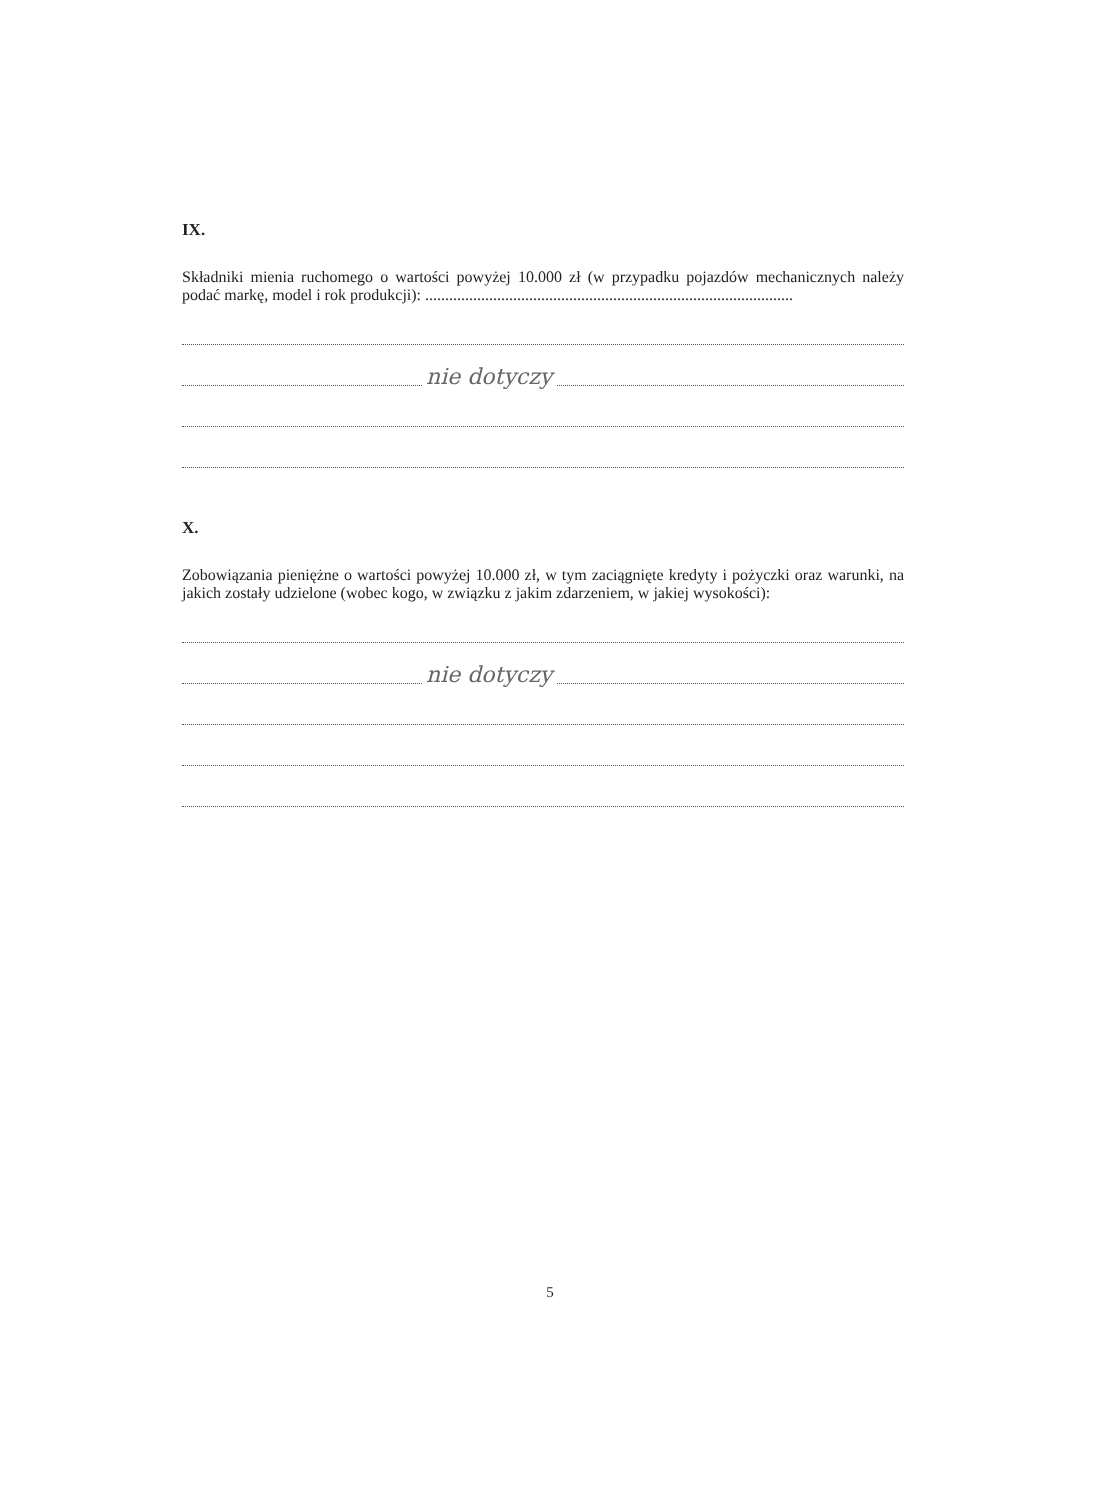IX.
Składniki mienia ruchomego o wartości powyżej 10.000 zł (w przypadku pojazdów mechanicznych należy podać markę, model i rok produkcji): ............................................................................................
nie dotyczy
X.
Zobowiązania pieniężne o wartości powyżej 10.000 zł, w tym zaciągnięte kredyty i pożyczki oraz warunki, na jakich zostały udzielone (wobec kogo, w związku z jakim zdarzeniem, w jakiej wysokości):
nie dotyczy
5